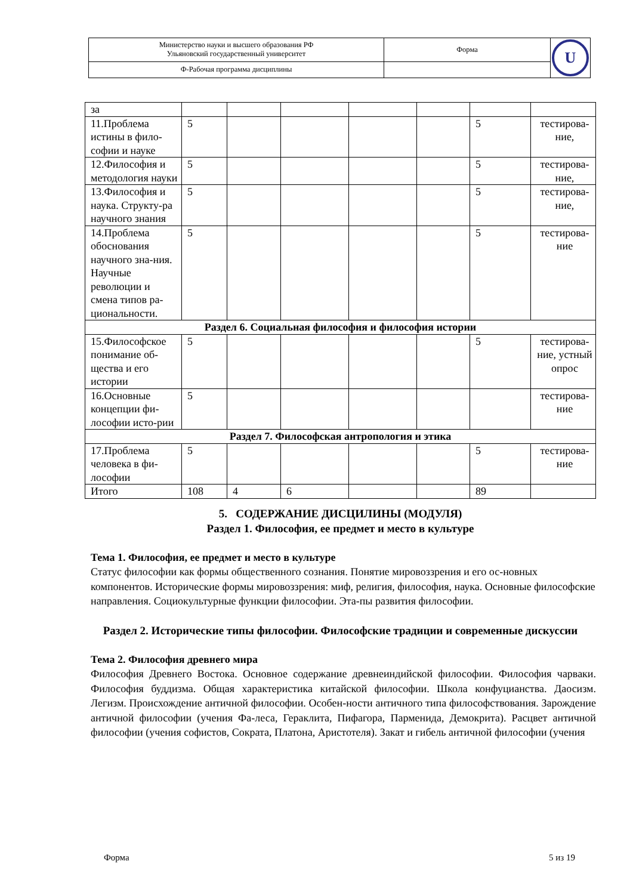| Министерство науки и высшего образования РФ Ульяновский государственный университет | Форма | U |
| Ф-Рабочая программа дисциплины | | |
| за | | | | | | | |
| 11.Проблема истины в фило-софии и науке | 5 | | | | | 5 | тестирова-ние, |
| 12.Философия и методология науки | 5 | | | | | 5 | тестирова-ние, |
| 13.Философия и наука. Структу-ра научного знания | 5 | | | | | 5 | тестирова-ние, |
| 14.Проблема обоснования научного зна-ния. Научные революции и смена типов ра-циональности. | 5 | | | | | 5 | тестирова-ние |
| Раздел 6. Социальная философия и философия истории | | | | | | | |
| 15.Философское понимание об-щества и его истории | 5 | | | | | 5 | тестирова-ние, устный опрос |
| 16.Основные концепции фи-лософии исто-рии | 5 | | | | | | тестирова-ние |
| Раздел 7. Философская антропология и этика | | | | | | | |
| 17.Проблема человека в фи-лософии | 5 | | | | | 5 | тестирова-ние |
| Итого | 108 | 4 | 6 | | | 89 | |
5. СОДЕРЖАНИЕ ДИСЦИЛИНЫ (МОДУЛЯ)
Раздел 1. Философия, ее предмет и место в культуре
Тема 1. Философия, ее предмет и место в культуре
Статус философии как формы общественного сознания. Понятие мировоззрения и его ос-новных компонентов. Исторические формы мировоззрения: миф, религия, философия, наука. Основные философские направления. Социокультурные функции философии. Эта-пы развития философии.
Раздел 2. Исторические типы философии. Философские традиции и современные дискуссии
Тема 2. Философия древнего мира
Философия Древнего Востока. Основное содержание древнеиндийской философии. Философия чарваки. Философия буддизма. Общая характеристика китайской философии. Школа конфуцианства. Даосизм. Легизм. Происхождение античной философии. Особен-ности античного типа философствования. Зарождение античной философии (учения Фа-леса, Гераклита, Пифагора, Парменида, Демокрита). Расцвет античной философии (учения софистов, Сократа, Платона, Аристотеля). Закат и гибель античной философии (учения
Форма 5 из 19